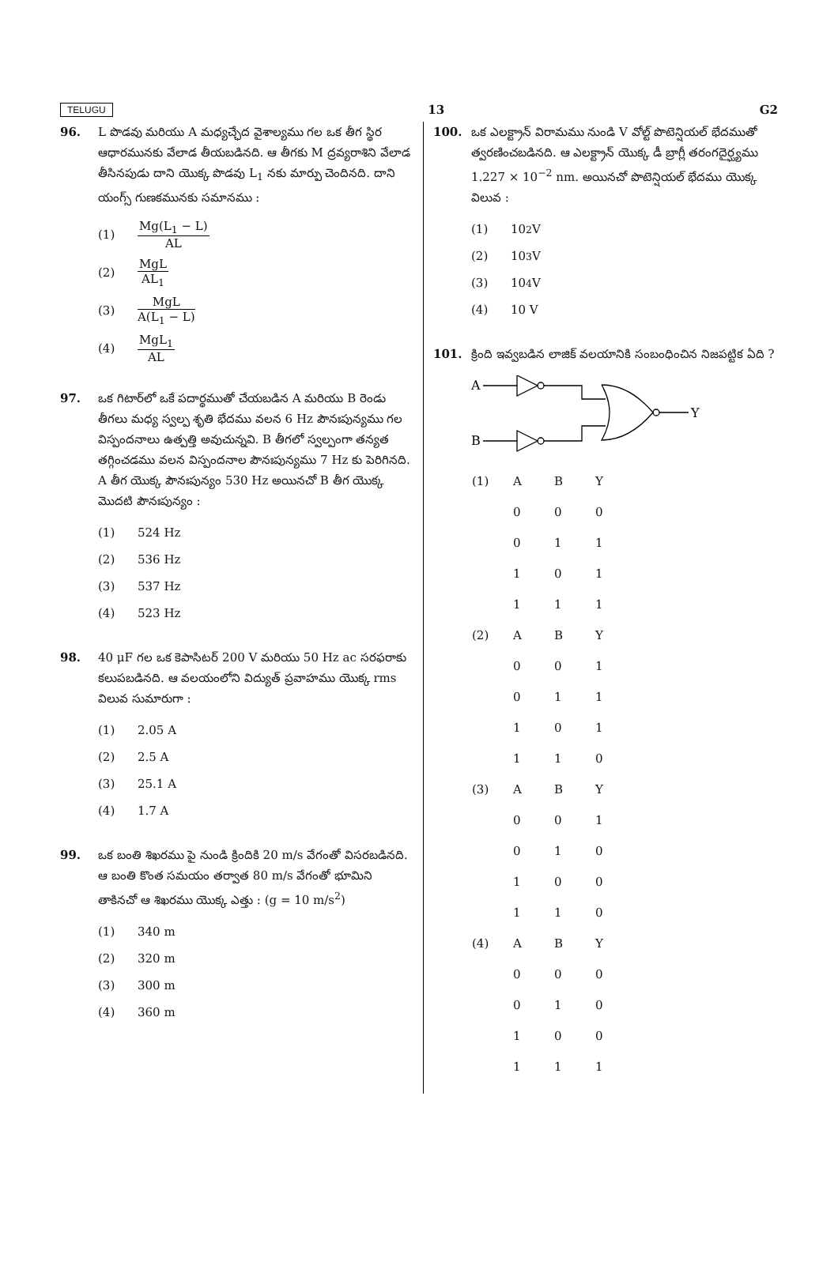TELUGU 13 G2
96. L పొడవు మరియు A మధ్యచ్ఛేద వైశాల్యము గల ఒక తీగ స్థిర ఆధారమునకు వేలాడ తీయబడినది. ఆ తీగకు M ద్రవ్యరాశిని వేలాడ తీసినపుడు దాని యొక్క పొడవు L<sub>1</sub> నకు మార్పు చెందినది. దాని యంగ్స్ గుణకమునకు సమానము :
(1) Mg(L<sub>1</sub> − L) AL
(2) MgL AL<sub>1</sub>
(3) MgL A(L<sub>1</sub> − L)
(4) MgL<sub>1</sub> AL
97. ఒక గిటార్‌లో ఒకే పదార్థముతో చేయబడిన A మరియు B రెండు తీగలు మధ్య స్వల్ప శృతి భేదము వలన 6 Hz పౌనఃపున్యము గల విస్పందనాలు ఉత్పత్తి అవుచున్నవి. B తీగలో స్వల్పంగా తన్యత తగ్గించడము వలన విస్పందనాల పౌనఃపున్యము 7 Hz కు పెరిగినది. A తీగ యొక్క పౌనఃపున్యం 530 Hz అయినచో B తీగ యొక్క మొదటి పౌనఃపున్యం :
(1) 524 Hz
(2) 536 Hz
(3) 537 Hz
(4) 523 Hz
98. 40 μF గల ఒక కెపాసిటర్ 200 V మరియు 50 Hz ac సరఫరాకు కలుపబడినది. ఆ వలయంలోని విద్యుత్ ప్రవాహము యొక్క rms విలువ సుమారుగా :
(1) 2.05 A
(2) 2.5 A
(3) 25.1 A
(4) 1.7 A
99. ఒక బంతి శిఖరము పై నుండి క్రిందికి 20 m/s వేగంతో విసరబడినది. ఆ బంతి కొంత సమయం తర్వాత 80 m/s వేగంతో భూమిని తాకినచో ఆ శిఖరము యొక్క ఎత్తు : (g = 10 m/s<sup>2</sup>)
(1) 340 m
(2) 320 m
(3) 300 m
(4) 360 m
100. ఒక ఎలక్ట్రాన్ విరామము నుండి V వోల్ట్ పొటెన్షియల్ భేదముతో త్వరణించబడినది. ఆ ఎలక్ట్రాన్ యొక్క డీ బ్రాగ్లీ తరంగదైర్ఘ్యము 1.227 × 10<sup>−2</sup> nm. అయినచో పొటెన్షియల్ భేదము యొక్క విలువ :
(1) 10<sup>2</sup> V
(2) 10<sup>3</sup> V
(3) 10<sup>4</sup> V
(4) 10 V
101. క్రింది ఇవ్వబడిన లాజిక్ వలయానికి సంబంధించిన నిజపట్టిక ఏది ?
A
B
Y
| (1) | A | B | Y |
| | 0 | 0 | 0 |
| | 0 | 1 | 1 |
| | 1 | 0 | 1 |
| | 1 | 1 | 1 |
| (2) | A | B | Y |
| | 0 | 0 | 1 |
| | 0 | 1 | 1 |
| | 1 | 0 | 1 |
| | 1 | 1 | 0 |
| (3) | A | B | Y |
| | 0 | 0 | 1 |
| | 0 | 1 | 0 |
| | 1 | 0 | 0 |
| | 1 | 1 | 0 |
| (4) | A | B | Y |
| | 0 | 0 | 0 |
| | 0 | 1 | 0 |
| | 1 | 0 | 0 |
| | 1 | 1 | 1 |